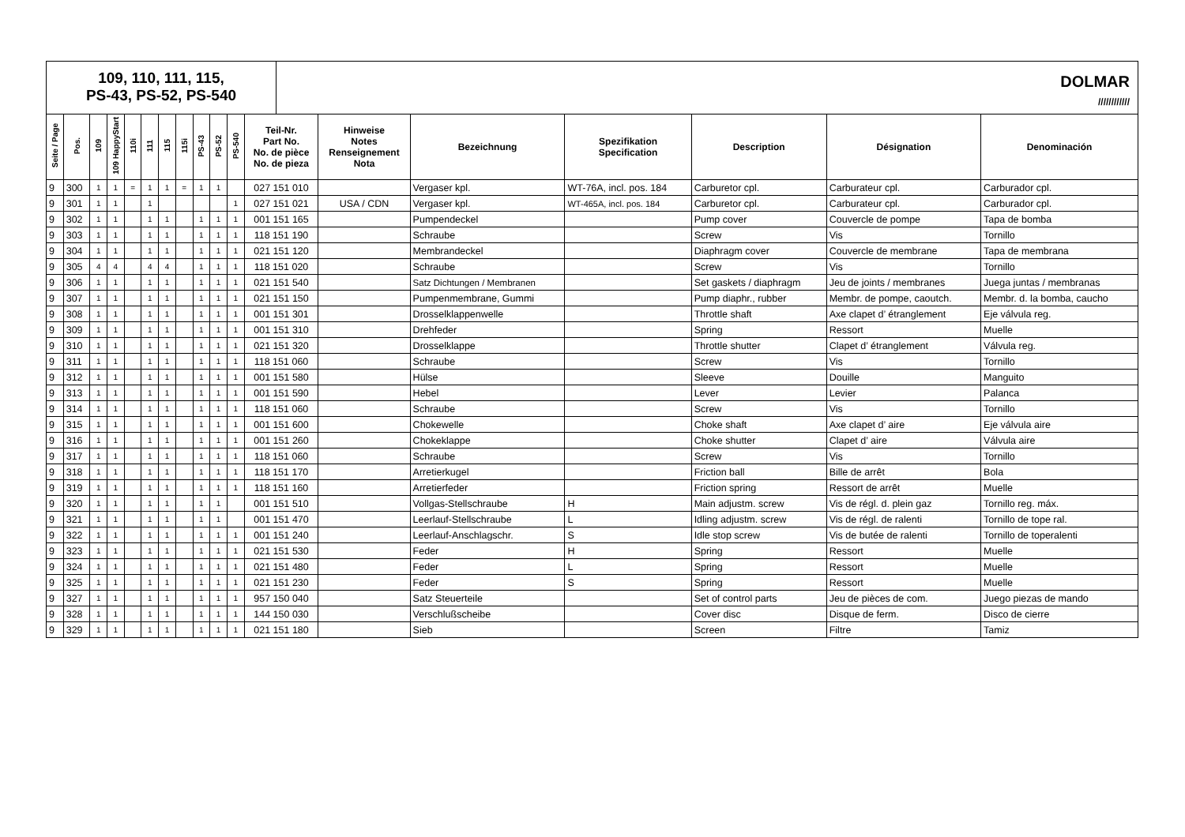109, 110, 111, 115,
PS-43, PS-52, PS-540
DOLMAR
////////////
| Seite / Page | Pos. | 109 | 109 HappyStart | 110i | 111 | 115 | 115i | PS-43 | PS-52 | PS-540 | Teil-Nr. Part No. No. de pièce No. de pieza | Hinweise Notes Renseignement Nota | Bezeichnung | Spezifikation Specification | Description | Désignation | Denominación |
| --- | --- | --- | --- | --- | --- | --- | --- | --- | --- | --- | --- | --- | --- | --- | --- | --- | --- |
| 9 | 300 | 1 | 1 | = | 1 | 1 | = | 1 | 1 | | 027 151 010 | | Vergaser kpl. | WT-76A, incl. pos. 184 | Carburetor cpl. | Carburateur cpl. | Carburador cpl. |
| 9 | 301 | 1 | 1 | | 1 | | | | | 1 | 027 151 021 | USA / CDN | Vergaser kpl. | WT-465A, incl. pos. 184 | Carburetor cpl. | Carburateur cpl. | Carburador cpl. |
| 9 | 302 | 1 | 1 | | 1 | 1 | | 1 | 1 | 1 | 001 151 165 | | Pumpendeckel | | Pump cover | Couvercle de pompe | Tapa de bomba |
| 9 | 303 | 1 | 1 | | 1 | 1 | | 1 | 1 | 1 | 118 151 190 | | Schraube | | Screw | Vis | Tornillo |
| 9 | 304 | 1 | 1 | | 1 | 1 | | 1 | 1 | 1 | 021 151 120 | | Membrandeckel | | Diaphragm cover | Couvercle de membrane | Tapa de membrana |
| 9 | 305 | 4 | 4 | | 4 | 4 | | 1 | 1 | 1 | 118 151 020 | | Schraube | | Screw | Vis | Tornillo |
| 9 | 306 | 1 | 1 | | 1 | 1 | | 1 | 1 | 1 | 021 151 540 | | Satz Dichtungen / Membranen | | Set gaskets / diaphragm | Jeu de joints / membranes | Juega juntas / membranas |
| 9 | 307 | 1 | 1 | | 1 | 1 | | 1 | 1 | 1 | 021 151 150 | | Pumpenmembrane, Gummi | | Pump diaphr., rubber | Membr. de pompe, caoutch. | Membr. d. la bomba, caucho |
| 9 | 308 | 1 | 1 | | 1 | 1 | | 1 | 1 | 1 | 001 151 301 | | Drosselklappenwelle | | Throttle shaft | Axe clapet d’ étranglement | Eje válvula reg. |
| 9 | 309 | 1 | 1 | | 1 | 1 | | 1 | 1 | 1 | 001 151 310 | | Drehfeder | | Spring | Ressort | Muelle |
| 9 | 310 | 1 | 1 | | 1 | 1 | | 1 | 1 | 1 | 021 151 320 | | Drosselklappe | | Throttle shutter | Clapet d’ étranglement | Válvula reg. |
| 9 | 311 | 1 | 1 | | 1 | 1 | | 1 | 1 | 1 | 118 151 060 | | Schraube | | Screw | Vis | Tornillo |
| 9 | 312 | 1 | 1 | | 1 | 1 | | 1 | 1 | 1 | 001 151 580 | | Hülse | | Sleeve | Douille | Manguito |
| 9 | 313 | 1 | 1 | | 1 | 1 | | 1 | 1 | 1 | 001 151 590 | | Hebel | | Lever | Levier | Palanca |
| 9 | 314 | 1 | 1 | | 1 | 1 | | 1 | 1 | 1 | 118 151 060 | | Schraube | | Screw | Vis | Tornillo |
| 9 | 315 | 1 | 1 | | 1 | 1 | | 1 | 1 | 1 | 001 151 600 | | Chokewelle | | Choke shaft | Axe clapet d’ aire | Eje válvula aire |
| 9 | 316 | 1 | 1 | | 1 | 1 | | 1 | 1 | 1 | 001 151 260 | | Chokeklappe | | Choke shutter | Clapet d’ aire | Válvula aire |
| 9 | 317 | 1 | 1 | | 1 | 1 | | 1 | 1 | 1 | 118 151 060 | | Schraube | | Screw | Vis | Tornillo |
| 9 | 318 | 1 | 1 | | 1 | 1 | | 1 | 1 | 1 | 118 151 170 | | Arretierkugel | | Friction ball | Bille de arrêt | Bola |
| 9 | 319 | 1 | 1 | | 1 | 1 | | 1 | 1 | 1 | 118 151 160 | | Arretierfeder | | Friction spring | Ressort de arrêt | Muelle |
| 9 | 320 | 1 | 1 | | 1 | 1 | | 1 | 1 | | 001 151 510 | | Vollgas-Stellschraube | H | Main adjustm. screw | Vis de régl. d. plein gaz | Tornillo reg. máx. |
| 9 | 321 | 1 | 1 | | 1 | 1 | | 1 | 1 | | 001 151 470 | | Leerlauf-Stellschraube | L | Idling adjustm. screw | Vis de régl. de ralenti | Tornillo de tope ral. |
| 9 | 322 | 1 | 1 | | 1 | 1 | | 1 | 1 | 1 | 001 151 240 | | Leerlauf-Anschlagschr. | S | Idle stop screw | Vis de butée de ralenti | Tornillo de toperalenti |
| 9 | 323 | 1 | 1 | | 1 | 1 | | 1 | 1 | 1 | 021 151 530 | | Feder | H | Spring | Ressort | Muelle |
| 9 | 324 | 1 | 1 | | 1 | 1 | | 1 | 1 | 1 | 021 151 480 | | Feder | L | Spring | Ressort | Muelle |
| 9 | 325 | 1 | 1 | | 1 | 1 | | 1 | 1 | 1 | 021 151 230 | | Feder | S | Spring | Ressort | Muelle |
| 9 | 327 | 1 | 1 | | 1 | 1 | | 1 | 1 | 1 | 957 150 040 | | Satz Steuerteile | | Set of control parts | Jeu de pièces de com. | Juego piezas de mando |
| 9 | 328 | 1 | 1 | | 1 | 1 | | 1 | 1 | 1 | 144 150 030 | | Verschlußscheibe | | Cover disc | Disque de ferm. | Disco de cierre |
| 9 | 329 | 1 | 1 | | 1 | 1 | | 1 | 1 | 1 | 021 151 180 | | Sieb | | Screen | Filtre | Tamiz |